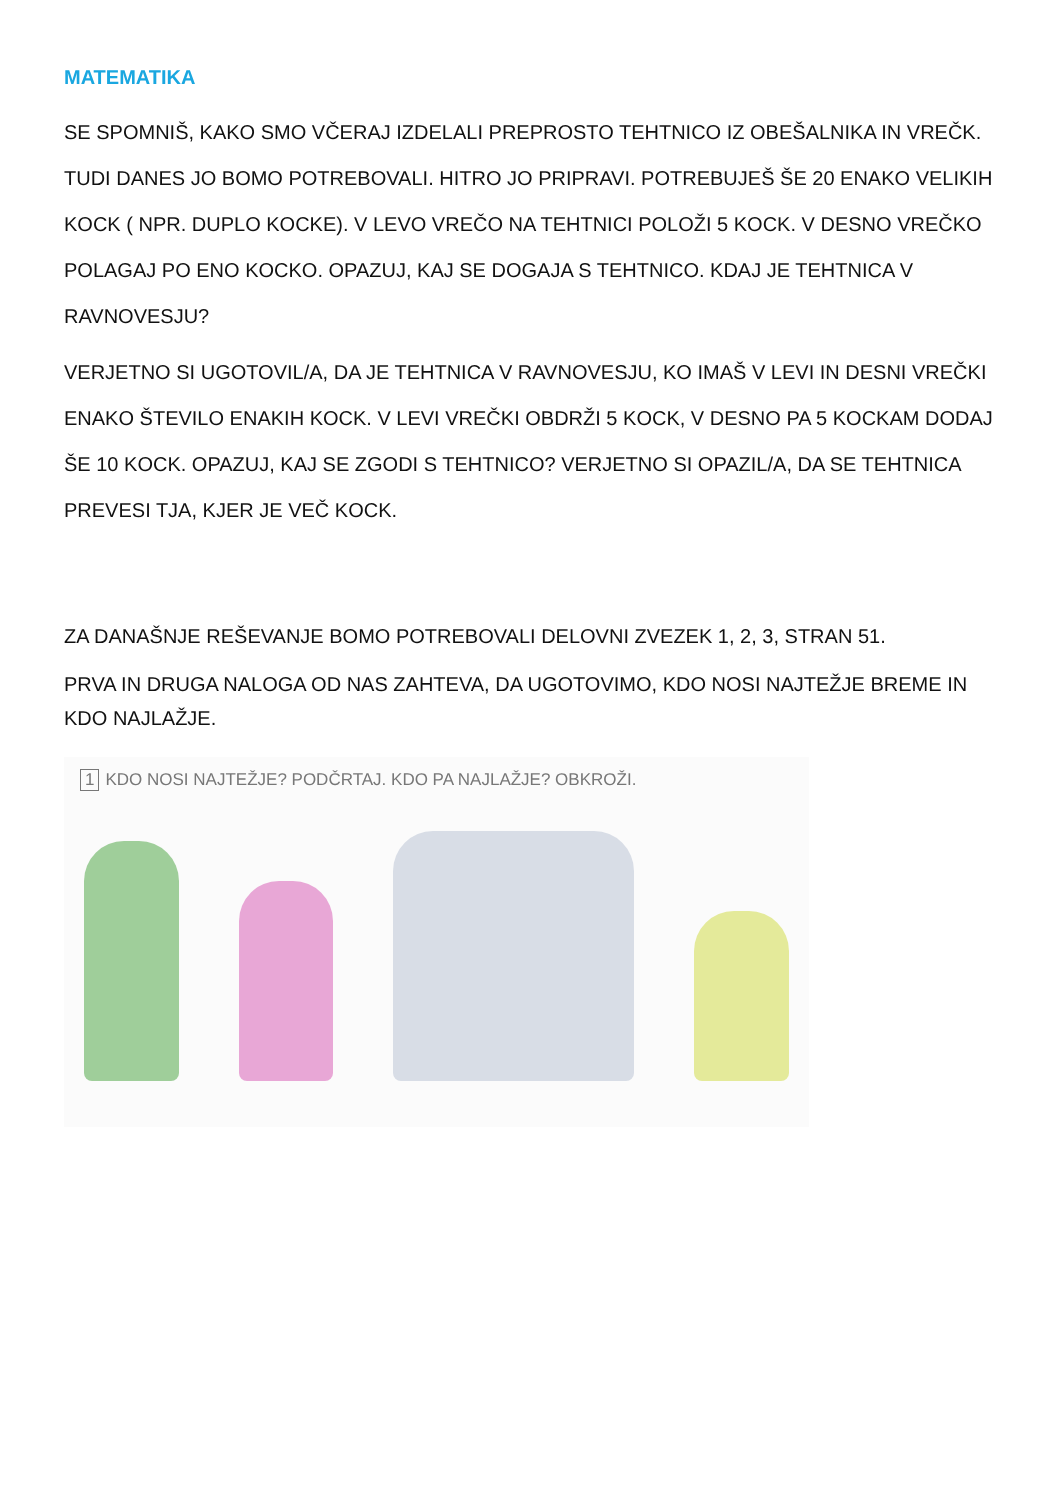MATEMATIKA
SE SPOMNIŠ, KAKO SMO VČERAJ IZDELALI PREPROSTO TEHTNICO IZ OBEŠALNIKA IN VREČK. TUDI DANES JO BOMO POTREBOVALI. HITRO JO PRIPRAVI. POTREBUJEŠ ŠE 20 ENAKO VELIKIH KOCK ( NPR. DUPLO KOCKE). V LEVO VREČO NA TEHTNICI POLOŽI 5 KOCK. V DESNO VREČKO POLAGAJ PO ENO KOCKO. OPAZUJ, KAJ SE DOGAJA S TEHTNICO. KDAJ JE TEHTNICA V RAVNOVESJU?
VERJETNO SI UGOTOVIL/A, DA JE TEHTNICA V RAVNOVESJU, KO IMAŠ V LEVI IN DESNI VREČKI ENAKO ŠTEVILO ENAKIH KOCK. V LEVI VREČKI OBDRŽI 5 KOCK, V DESNO PA 5 KOCKAM DODAJ ŠE 10 KOCK. OPAZUJ, KAJ SE ZGODI S TEHTNICO? VERJETNO SI OPAZIL/A, DA SE TEHTNICA PREVESI TJA, KJER JE VEČ KOCK.
ZA DANAŠNJE REŠEVANJE BOMO POTREBOVALI DELOVNI ZVEZEK 1, 2, 3, STRAN 51.
PRVA IN DRUGA NALOGA OD NAS ZAHTEVA, DA UGOTOVIMO, KDO NOSI NAJTEŽJE BREME IN KDO NAJLAŽJE.
1 KDO NOSI NAJTEŽJE? PODČRTAJ. KDO PA NAJLAŽJE? OBKROŽI.